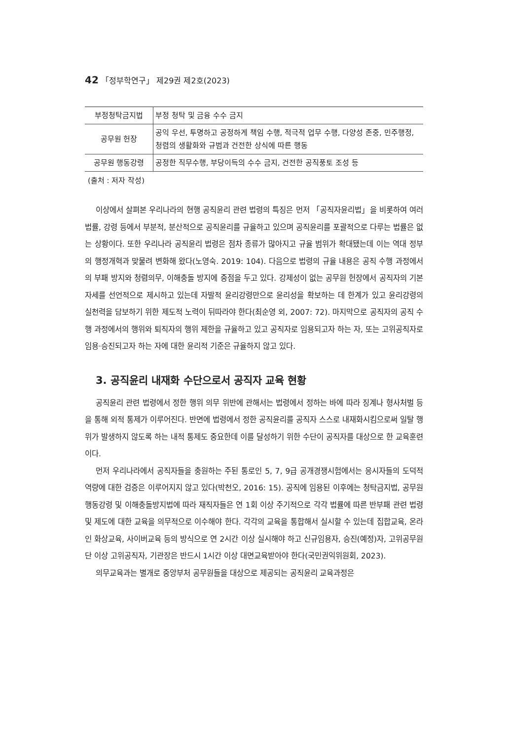42 「정부학연구」 제29권 제2호(2023)
| 부정청탁금지법 | 부정 청탁 및 금융 수수 금지 |
| 공무원 헌장 | 공익 우선, 투명하고 공정하게 책임 수행, 적극적 업무 수행, 다양성 존중, 민주행정, 청렴의 생활화와 규범과 건전한 상식에 따른 행동 |
| 공무원 행동강령 | 공정한 직무수행, 부당이득의 수수 금지, 건전한 공직풍토 조성 등 |
(출처 : 저자 작성)
이상에서 살펴본 우리나라의 현행 공직윤리 관련 법령의 특징은 먼저 「공직자윤리법」을 비롯하여 여러 법률, 강령 등에서 부분적, 분산적으로 공직윤리를 규율하고 있으며 공직윤리를 포괄적으로 다루는 법률은 없는 상황이다. 또한 우리나라 공직윤리 법령은 점차 종류가 많아지고 규율 범위가 확대됐는데 이는 역대 정부의 행정개혁과 맞물려 변화해 왔다(노영숙. 2019: 104). 다음으로 법령의 규율 내용은 공직 수행 과정에서의 부패 방지와 청렴의무, 이해충돌 방지에 중점을 두고 있다. 강제성이 없는 공무원 헌장에서 공직자의 기본 자세를 선언적으로 제시하고 있는데 자발적 윤리강령만으로 윤리성을 확보하는 데 한계가 있고 윤리강령의 실천력을 담보하기 위한 제도적 노력이 뒤따라야 한다(최순영 외, 2007: 72). 마지막으로 공직자의 공직 수행 과정에서의 행위와 퇴직자의 행위 제한을 규율하고 있고 공직자로 임용되고자 하는 자, 또는 고위공직자로 임용·승진되고자 하는 자에 대한 윤리적 기준은 규율하지 않고 있다.
3. 공직윤리 내재화 수단으로서 공직자 교육 현황
공직윤리 관련 법령에서 정한 행위 의무 위반에 관해서는 법령에서 정하는 바에 따라 징계나 형사처벌 등을 통해 외적 통제가 이루어진다. 반면에 법령에서 정한 공직윤리를 공직자 스스로 내재화시킴으로써 일탈 행위가 발생하지 않도록 하는 내적 통제도 중요한데 이를 달성하기 위한 수단이 공직자를 대상으로 한 교육훈련이다.
먼저 우리나라에서 공직자들을 충원하는 주된 통로인 5, 7, 9급 공개경쟁시험에서는 응시자들의 도덕적 역량에 대한 검증은 이루어지지 않고 있다(박천오, 2016: 15). 공직에 임용된 이후에는 청탁금지법, 공무원 행동강령 및 이해충돌방지법에 따라 재직자들은 연 1회 이상 주기적으로 각각 법률에 따른 반부패 관련 법령 및 제도에 대한 교육을 의무적으로 이수해야 한다. 각각의 교육을 통합해서 실시할 수 있는데 집합교육, 온라인 화상교육, 사이버교육 등의 방식으로 연 2시간 이상 실시해야 하고 신규임용자, 승진(예정)자, 고위공무원단 이상 고위공직자, 기관장은 반드시 1시간 이상 대면교육받아야 한다(국민권익위원회, 2023).
의무교육과는 별개로 중앙부처 공무원들을 대상으로 제공되는 공직윤리 교육과정은